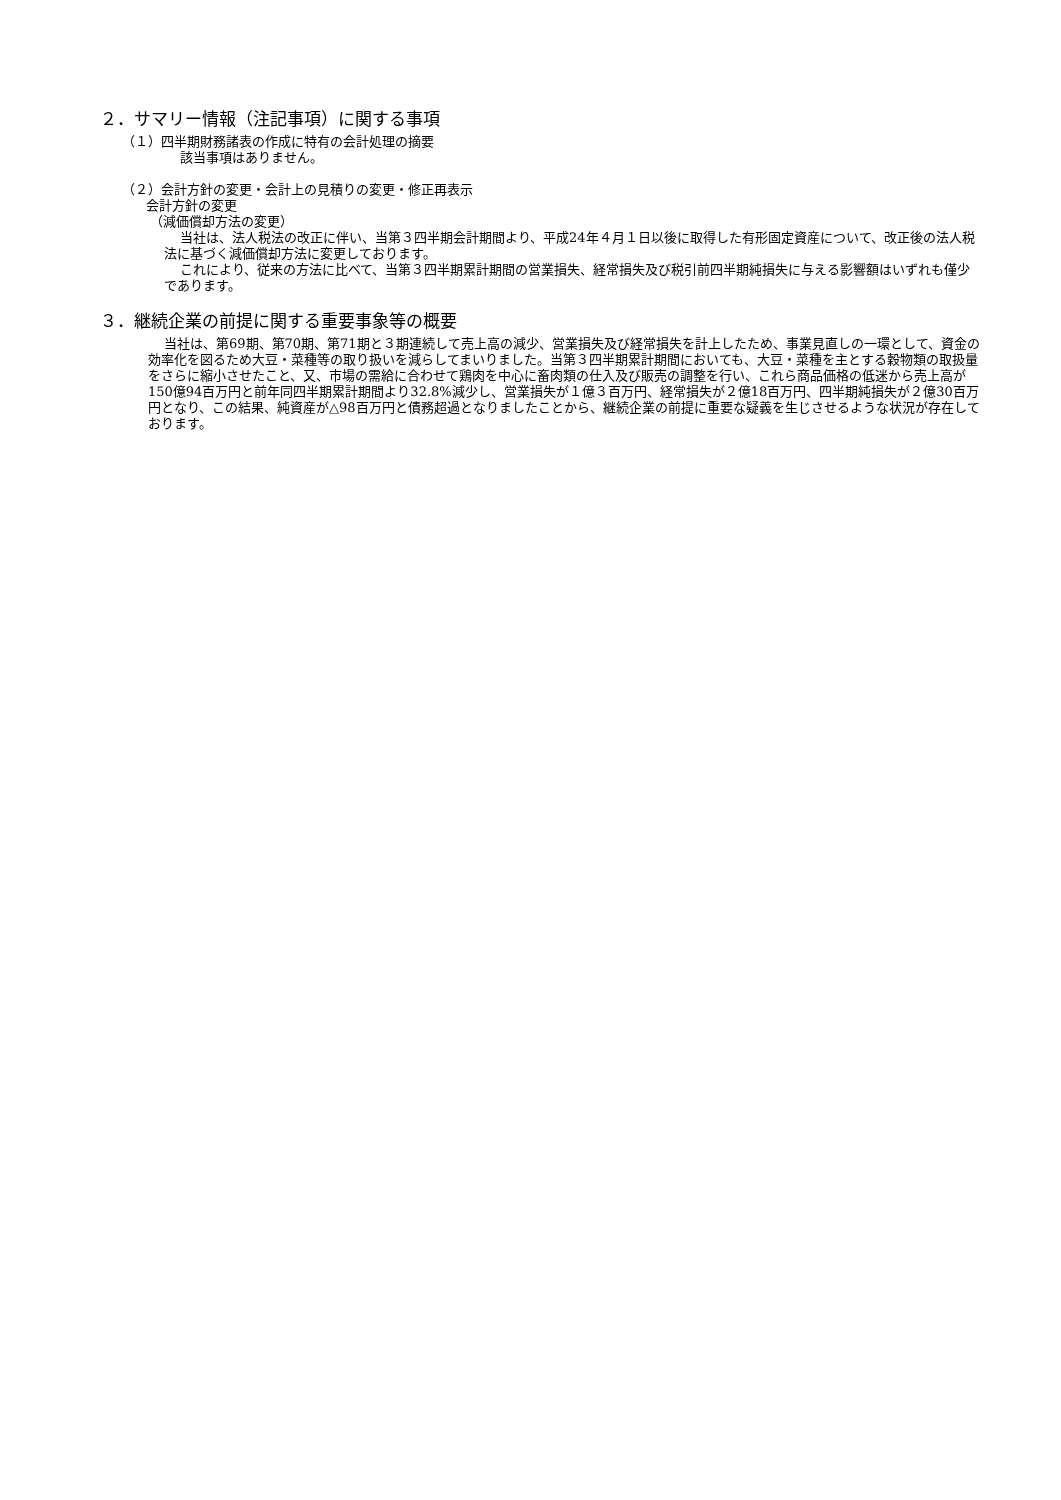２．サマリー情報（注記事項）に関する事項
（１）四半期財務諸表の作成に特有の会計処理の摘要
該当事項はありません。
（２）会計方針の変更・会計上の見積りの変更・修正再表示
会計方針の変更
（減価償却方法の変更）
当社は、法人税法の改正に伴い、当第３四半期会計期間より、平成24年４月１日以後に取得した有形固定資産について、改正後の法人税法に基づく減価償却方法に変更しております。
これにより、従来の方法に比べて、当第３四半期累計期間の営業損失、経常損失及び税引前四半期純損失に与える影響額はいずれも僅少であります。
３．継続企業の前提に関する重要事象等の概要
当社は、第69期、第70期、第71期と３期連続して売上高の減少、営業損失及び経常損失を計上したため、事業見直しの一環として、資金の効率化を図るため大豆・菜種等の取り扱いを減らしてまいりました。当第３四半期累計期間においても、大豆・菜種を主とする穀物類の取扱量をさらに縮小させたこと、又、市場の需給に合わせて鶏肉を中心に畜肉類の仕入及び販売の調整を行い、これら商品価格の低迷から売上高が150億94百万円と前年同四半期累計期間より32.8%減少し、営業損失が１億３百万円、経常損失が２億18百万円、四半期純損失が２億30百万円となり、この結果、純資産が△98百万円と債務超過となりましたことから、継続企業の前提に重要な疑義を生じさせるような状況が存在しております。